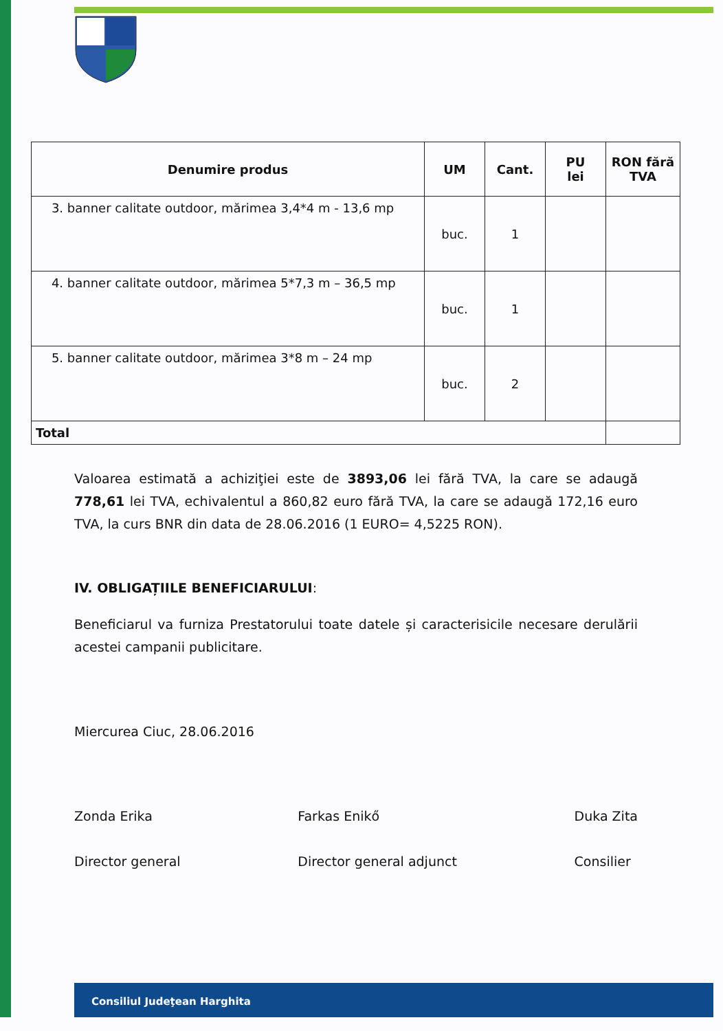| Denumire produs | UM | Cant. | PU lei | RON fără TVA |
| --- | --- | --- | --- | --- |
| 3. banner calitate outdoor, mărimea 3,4*4 m - 13,6 mp | buc. | 1 | | |
| 4. banner calitate outdoor, mărimea 5*7,3 m – 36,5 mp | buc. | 1 | | |
| 5. banner calitate outdoor, mărimea 3*8 m – 24 mp | buc. | 2 | | |
| Total | | | | |
Valoarea estimată a achiziţiei este de 3893,06 lei fără TVA, la care se adaugă 778,61 lei TVA, echivalentul a 860,82 euro fără TVA, la care se adaugă 172,16 euro TVA, la curs BNR din data de 28.06.2016 (1 EURO= 4,5225 RON).
IV. OBLIGAȚIILE BENEFICIARULUI:
Beneficiarul va furniza Prestatorului toate datele și caracterisicile necesare derulării acestei campanii publicitare.
Miercurea Ciuc, 28.06.2016
Zonda Erika
Director general
Farkas Enikő
Director general adjunct
Duka Zita
Consilier
Consiliul Judeţean Harghita